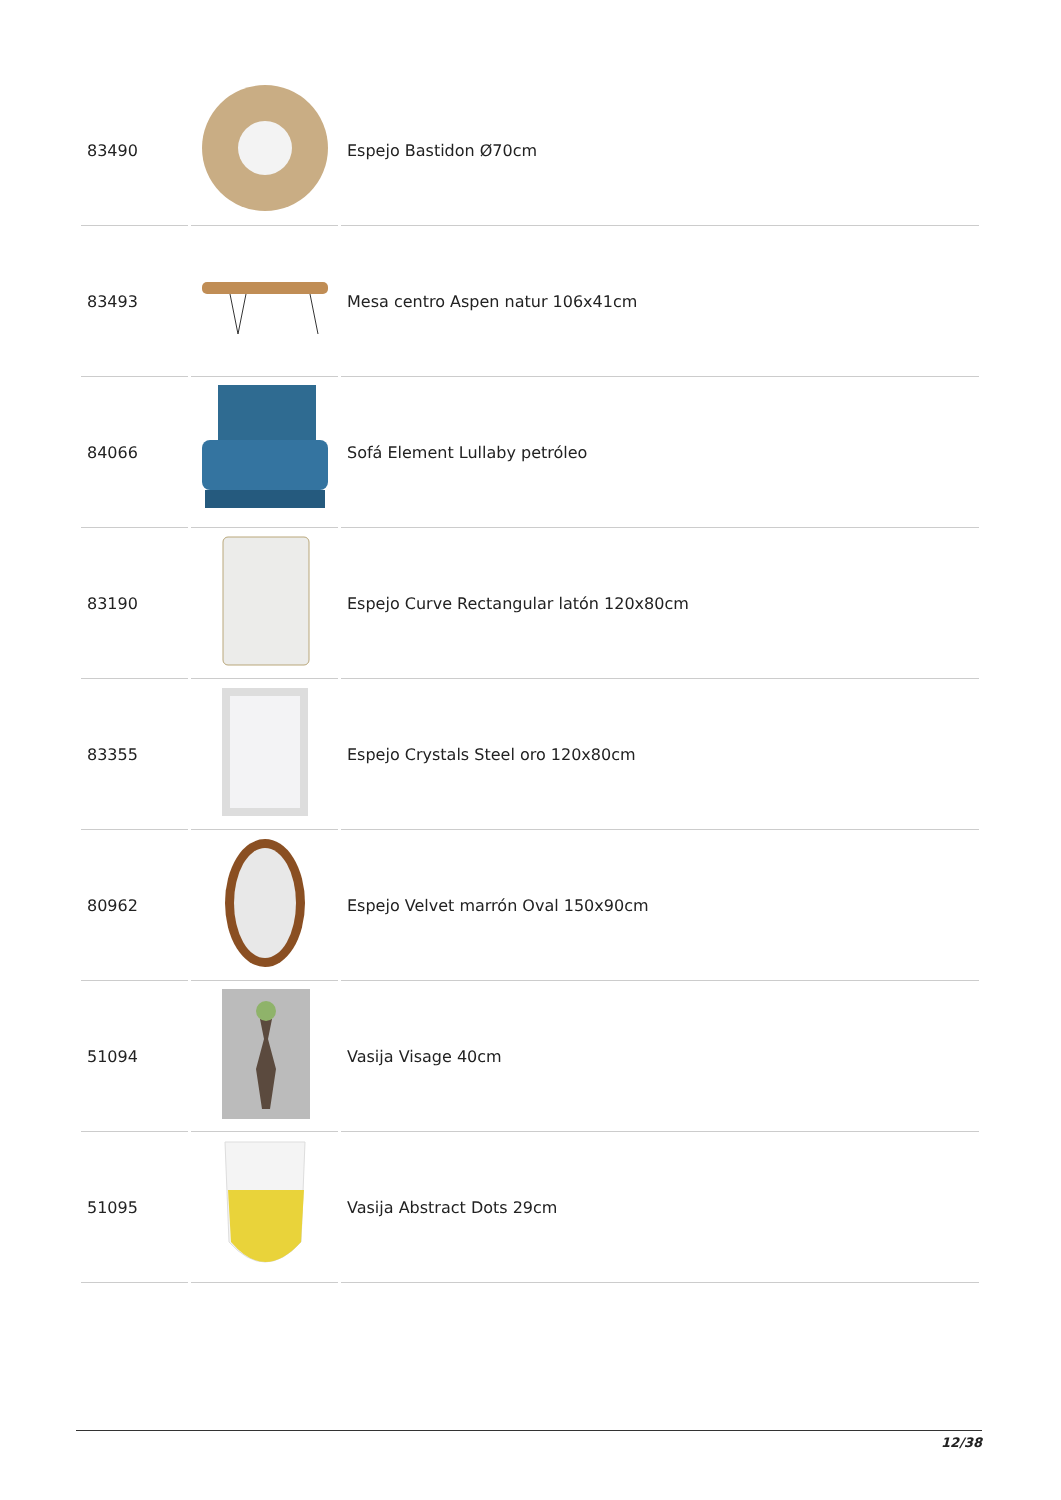| 83490 | | Espejo Bastidon Ø70cm |
| 83493 | | Mesa centro Aspen natur 106x41cm |
| 84066 | | Sofá Element Lullaby petróleo |
| 83190 | | Espejo Curve Rectangular latón 120x80cm |
| 83355 | | Espejo Crystals Steel oro 120x80cm |
| 80962 | | Espejo Velvet marrón Oval 150x90cm |
| 51094 | | Vasija Visage 40cm |
| 51095 | | Vasija Abstract Dots 29cm |
12/38